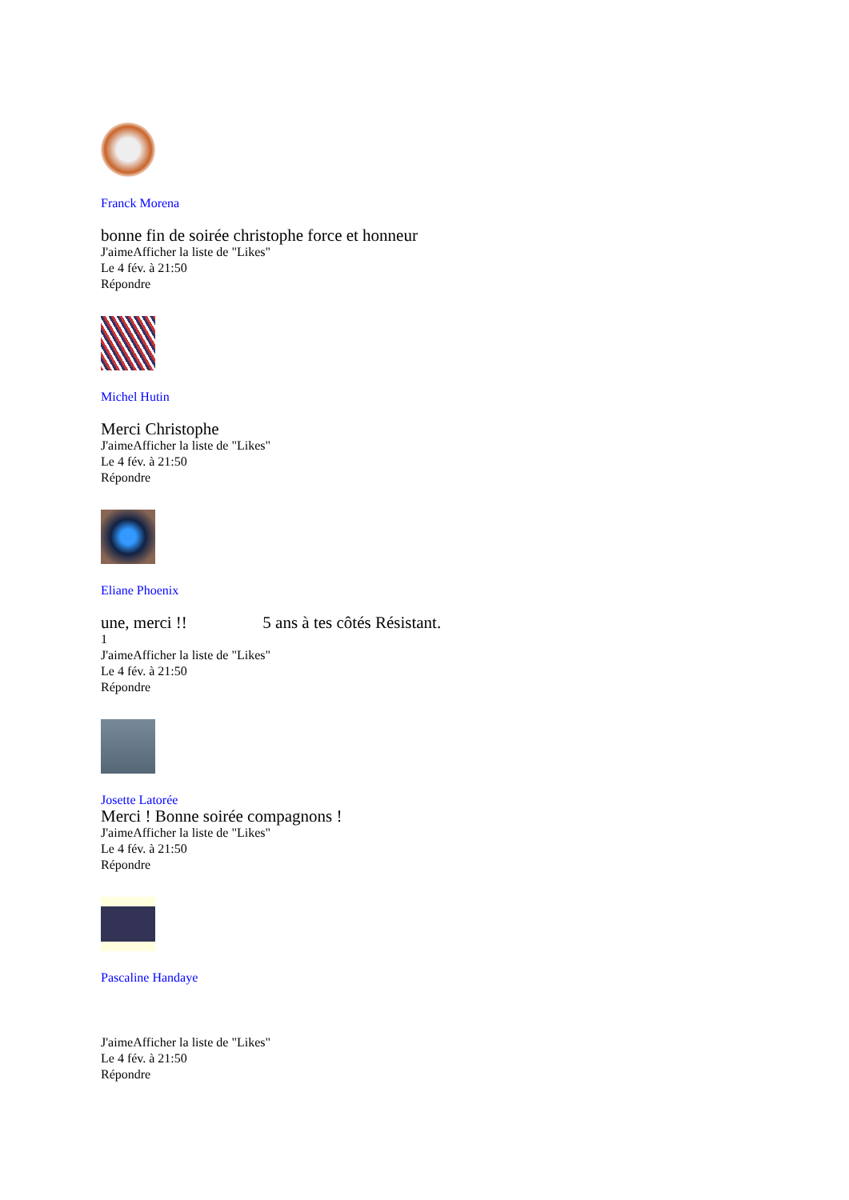Franck Morena
bonne fin de soirée christophe force et honneur
J'aimeAfficher la liste de "Likes"
Le 4 fév. à 21:50
Répondre
Michel Hutin
Merci Christophe
J'aimeAfficher la liste de "Likes"
Le 4 fév. à 21:50
Répondre
Eliane Phoenix
une, merci !! 5 ans à tes côtés Résistant.
1
J'aimeAfficher la liste de "Likes"
Le 4 fév. à 21:50
Répondre
Josette Latorée
Merci ! Bonne soirée compagnons !
J'aimeAfficher la liste de "Likes"
Le 4 fév. à 21:50
Répondre
Pascaline Handaye
J'aimeAfficher la liste de "Likes"
Le 4 fév. à 21:50
Répondre